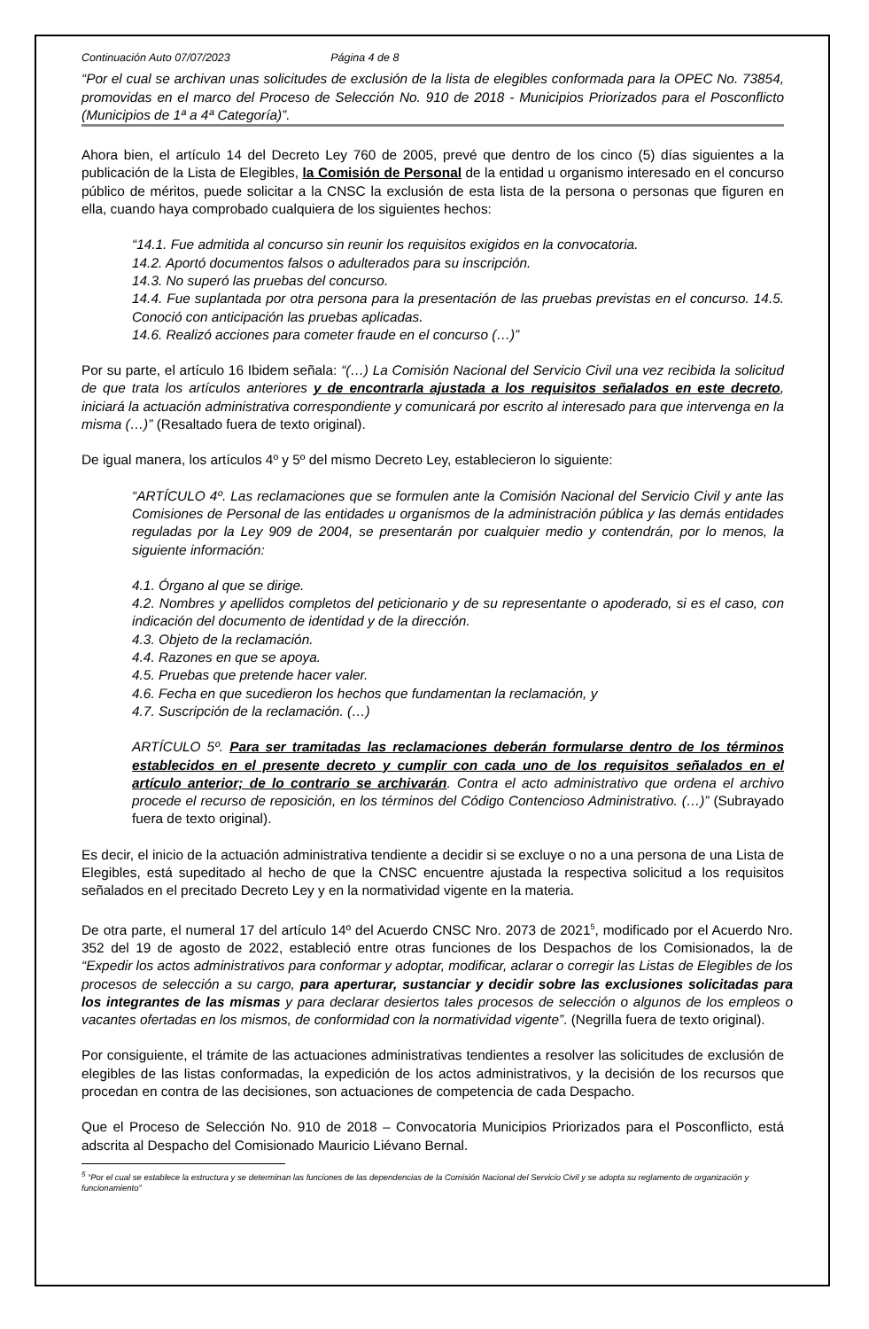Continuación Auto 07/07/2023 Página 4 de 8
“Por el cual se archivan unas solicitudes de exclusión de la lista de elegibles conformada para la OPEC No. 73854, promovidas en el marco del Proceso de Selección No. 910 de 2018 - Municipios Priorizados para el Posconflicto (Municipios de 1ª a 4ª Categoría)”.
Ahora bien, el artículo 14 del Decreto Ley 760 de 2005, prevé que dentro de los cinco (5) días siguientes a la publicación de la Lista de Elegibles, la Comisión de Personal de la entidad u organismo interesado en el concurso público de méritos, puede solicitar a la CNSC la exclusión de esta lista de la persona o personas que figuren en ella, cuando haya comprobado cualquiera de los siguientes hechos:
“14.1. Fue admitida al concurso sin reunir los requisitos exigidos en la convocatoria.
14.2. Aportó documentos falsos o adulterados para su inscripción.
14.3. No superó las pruebas del concurso.
14.4. Fue suplantada por otra persona para la presentación de las pruebas previstas en el concurso. 14.5. Conoció con anticipación las pruebas aplicadas.
14.6. Realizó acciones para cometer fraude en el concurso (…)”
Por su parte, el artículo 16 Ibidem señala: “(…) La Comisión Nacional del Servicio Civil una vez recibida la solicitud de que trata los artículos anteriores y de encontrarla ajustada a los requisitos señalados en este decreto, iniciará la actuación administrativa correspondiente y comunicará por escrito al interesado para que intervenga en la misma (…)” (Resaltado fuera de texto original).
De igual manera, los artículos 4º y 5º del mismo Decreto Ley, establecieron lo siguiente:
“ARTÍCULO 4º. Las reclamaciones que se formulen ante la Comisión Nacional del Servicio Civil y ante las Comisiones de Personal de las entidades u organismos de la administración pública y las demás entidades reguladas por la Ley 909 de 2004, se presentarán por cualquier medio y contendrán, por lo menos, la siguiente información:
4.1. Órgano al que se dirige.
4.2. Nombres y apellidos completos del peticionario y de su representante o apoderado, si es el caso, con indicación del documento de identidad y de la dirección.
4.3. Objeto de la reclamación.
4.4. Razones en que se apoya.
4.5. Pruebas que pretende hacer valer.
4.6. Fecha en que sucedieron los hechos que fundamentan la reclamación, y
4.7. Suscripción de la reclamación. (…)
ARTÍCULO 5º. Para ser tramitadas las reclamaciones deberán formularse dentro de los términos establecidos en el presente decreto y cumplir con cada uno de los requisitos señalados en el artículo anterior; de lo contrario se archivarán. Contra el acto administrativo que ordena el archivo procede el recurso de reposición, en los términos del Código Contencioso Administrativo. (…)” (Subrayado fuera de texto original).
Es decir, el inicio de la actuación administrativa tendiente a decidir si se excluye o no a una persona de una Lista de Elegibles, está supeditado al hecho de que la CNSC encuentre ajustada la respectiva solicitud a los requisitos señalados en el precitado Decreto Ley y en la normatividad vigente en la materia.
De otra parte, el numeral 17 del artículo 14º del Acuerdo CNSC Nro. 2073 de 2021<sup>5</sup>, modificado por el Acuerdo Nro. 352 del 19 de agosto de 2022, estableció entre otras funciones de los Despachos de los Comisionados, la de “Expedir los actos administrativos para conformar y adoptar, modificar, aclarar o corregir las Listas de Elegibles de los procesos de selección a su cargo, para aperturar, sustanciar y decidir sobre las exclusiones solicitadas para los integrantes de las mismas y para declarar desiertos tales procesos de selección o algunos de los empleos o vacantes ofertadas en los mismos, de conformidad con la normatividad vigente”. (Negrilla fuera de texto original).
Por consiguiente, el trámite de las actuaciones administrativas tendientes a resolver las solicitudes de exclusión de elegibles de las listas conformadas, la expedición de los actos administrativos, y la decisión de los recursos que procedan en contra de las decisiones, son actuaciones de competencia de cada Despacho.
Que el Proceso de Selección No. 910 de 2018 – Convocatoria Municipios Priorizados para el Posconflicto, está adscrita al Despacho del Comisionado Mauricio Liévano Bernal.
<sup>5</sup> “Por el cual se establece la estructura y se determinan las funciones de las dependencias de la Comisión Nacional del Servicio Civil y se adopta su reglamento de organización y funcionamiento”